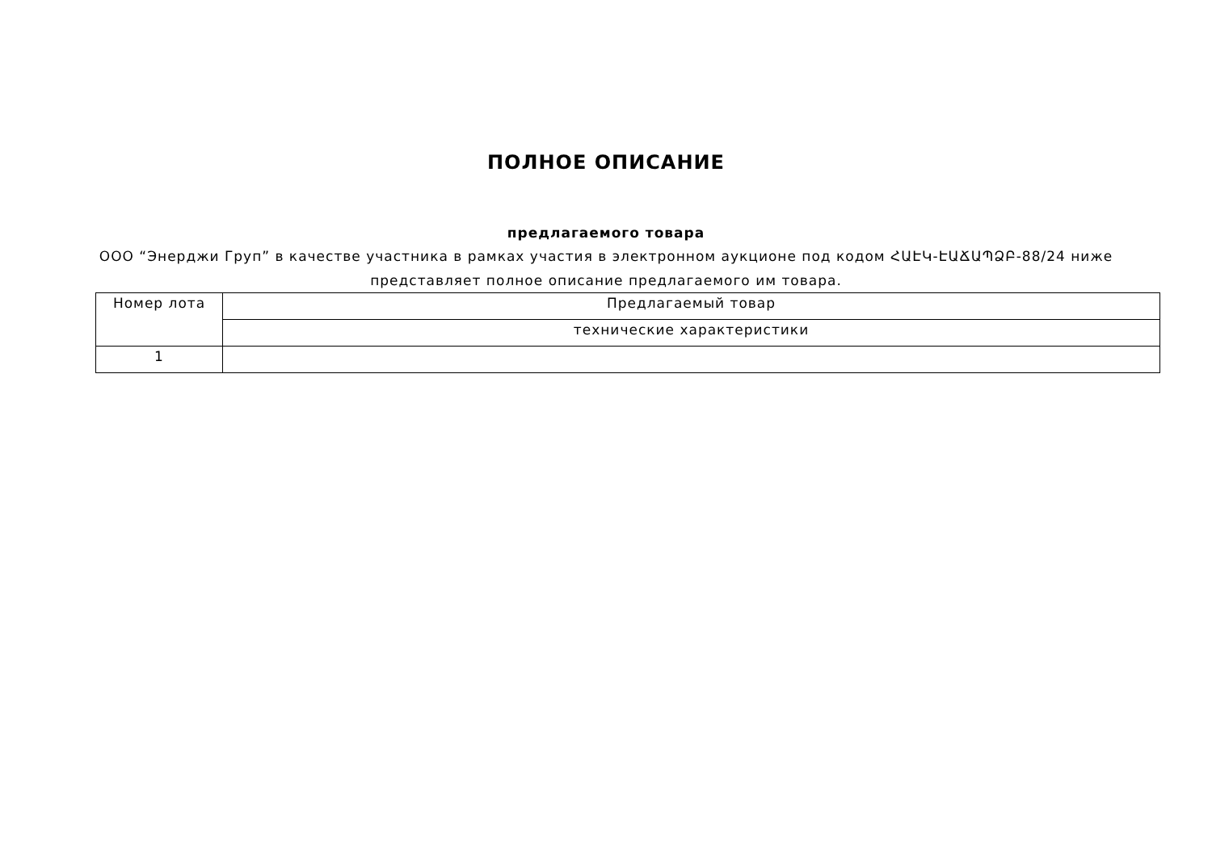ПОЛНОЕ ОПИСАНИЕ
предлагаемого товара
ООО “Энерджи Груп” в качестве участника в рамках участия в электронном аукционе под кодом ՀԱԷԿ-ԷԱՃԱՊՁԲ-88/24 ниже представляет полное описание предлагаемого им товара.
| Номер лота | Предлагаемый товар |
| | технические характеристики |
| 1 | |